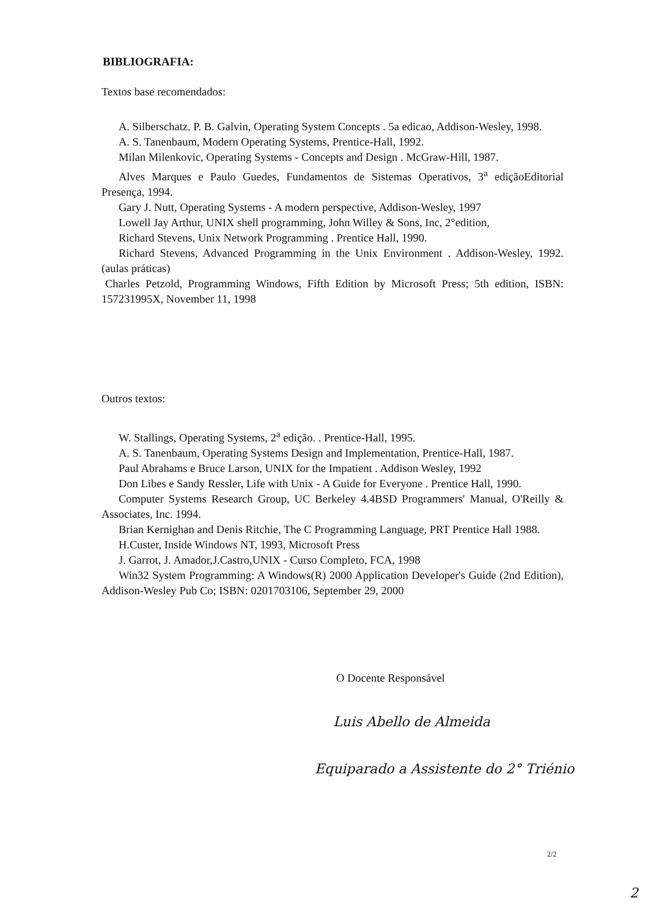BIBLIOGRAFIA:
Textos base recomendados:
A. Silberschatz. P. B. Galvin, Operating System Concepts . 5a edicao, Addison-Wesley, 1998.
A. S. Tanenbaum, Modern Operating Systems, Prentice-Hall, 1992.
Milan Milenkovic, Operating Systems - Concepts and Design . McGraw-Hill, 1987.
Alves Marques e Paulo Guedes, Fundamentos de Sistemas Operativos, 3<sup>a</sup> ediçãoEditorial Presença, 1994.
Gary J. Nutt, Operating Systems - A modern perspective, Addison-Wesley, 1997
Lowell Jay Arthur, UNIX shell programming, John Willey & Sons, Inc, 2°edition,
Richard Stevens, Unix Network Programming . Prentice Hall, 1990.
Richard Stevens, Advanced Programming in the Unix Environment . Addison-Wesley, 1992. (aulas práticas)
Charles Petzold, Programming Windows, Fifth Edition by Microsoft Press; 5th edition, ISBN: 157231995X, November 11, 1998
Outros textos:
W. Stallings, Operating Systems, 2<sup>a</sup> edição. . Prentice-Hall, 1995.
A. S. Tanenbaum, Operating Systems Design and Implementation, Prentice-Hall, 1987.
Paul Abrahams e Bruce Larson, UNIX for the Impatient . Addison Wesley, 1992
Don Libes e Sandy Ressler, Life with Unix - A Guide for Everyone . Prentice Hall, 1990.
Computer Systems Research Group, UC Berkeley 4.4BSD Programmers' Manual, O'Reilly & Associates, Inc. 1994.
Brian Kernighan and Denis Ritchie, The C Programming Language, PRT Prentice Hall 1988.
H.Custer, Inside Windows NT, 1993, Microsoft Press
J. Garrot, J. Amador,J.Castro,UNIX - Curso Completo, FCA, 1998
Win32 System Programming: A Windows(R) 2000 Application Developer's Guide (2nd Edition), Addison-Wesley Pub Co; ISBN: 0201703106, September 29, 2000
O Docente Responsável
Luis Abello de Almeida
Equiparado a Assistente do 2° Triénio
2/2
2